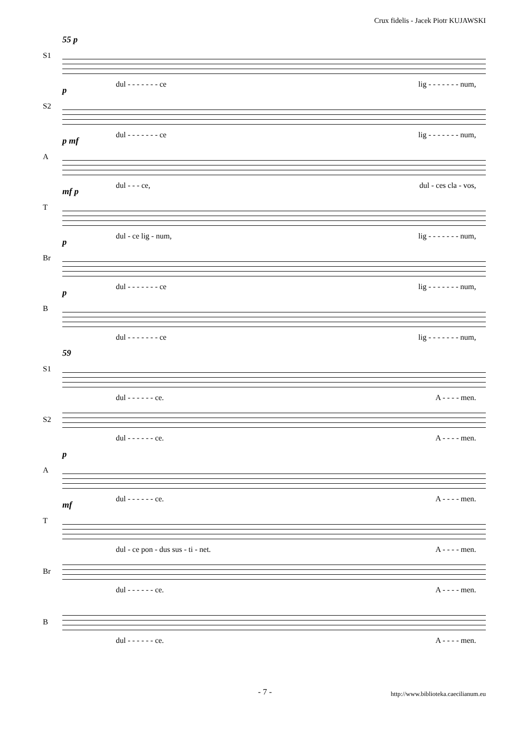Crux fidelis - Jacek Piotr KUJAWSKI
S1
55 p
dul - - - - - - - ce lig - - - - - - - num,
S2
p
dul - - - - - - - ce lig - - - - - - - num,
A
p mf
dul - - - ce, dul - ces cla - vos,
T
mf p
dul - ce lig - num, lig - - - - - - - num,
Br
p
dul - - - - - - - ce lig - - - - - - - num,
B
p
dul - - - - - - - ce lig - - - - - - - num,
S1
59
dul - - - - - - ce. A - - - - men.
S2
dul - - - - - - ce. A - - - - men.
A
p
dul - - - - - - ce. A - - - - men.
T
mf
dul - ce pon - dus sus - ti - net. A - - - - men.
Br
dul - - - - - - ce. A - - - - men.
B
dul - - - - - - ce. A - - - - men.
- 7 - http://www.biblioteka.caecilianum.eu